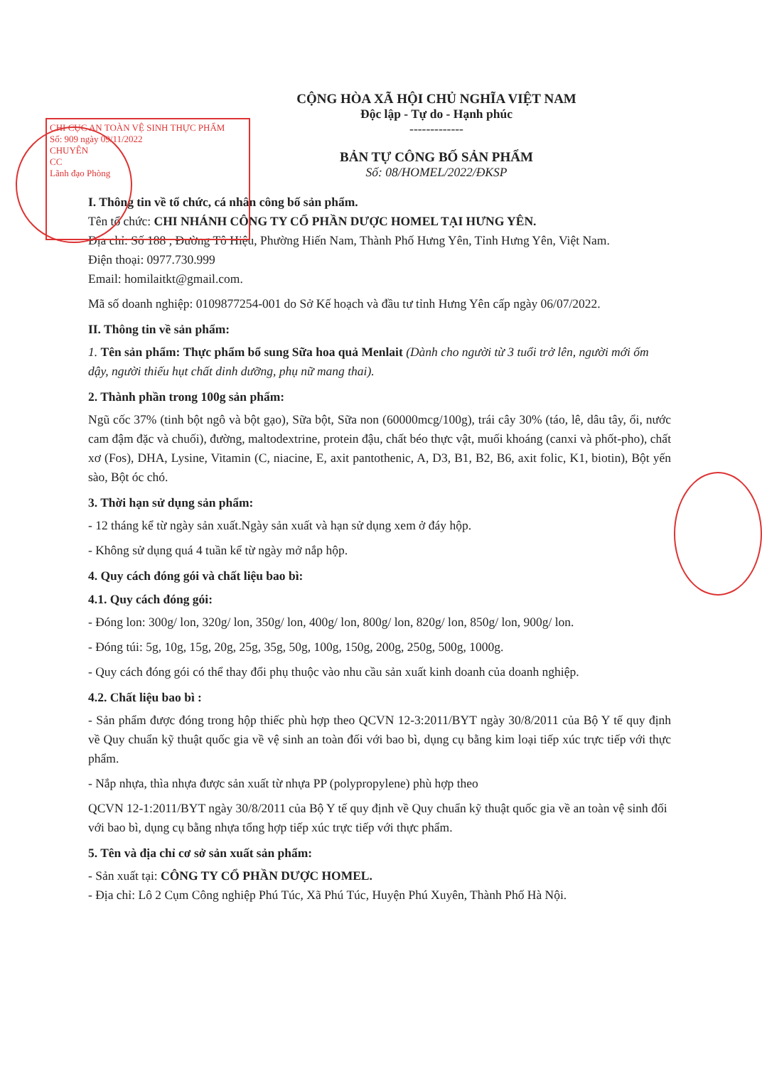CHI CỤC AN TOÀN VỆ SINH THỰC PHẨM
Số: 909 ngày 09/11/2022
CHUYÊN
CC
Lãnh đạo Phòng
CỘNG HÒA XÃ HỘI CHỦ NGHĨA VIỆT NAM
Độc lập - Tự do - Hạnh phúc
-------------
BẢN TỰ CÔNG BỐ SẢN PHẨM
Số: 08/HOMEL/2022/ĐKSP
I. Thông tin về tổ chức, cá nhân công bố sản phẩm.
Tên tổ chức: CHI NHÁNH CÔNG TY CỔ PHẦN DƯỢC HOMEL TẠI HƯNG YÊN.
Địa chỉ: Số 188 , Đường Tô Hiệu, Phường Hiến Nam, Thành Phố Hưng Yên, Tỉnh Hưng Yên, Việt Nam.
Điện thoại: 0977.730.999
Email: homilaitkt@gmail.com.
Mã số doanh nghiệp: 0109877254-001 do Sở Kế hoạch và đầu tư tỉnh Hưng Yên cấp ngày 06/07/2022.
II. Thông tin về sản phẩm:
1. Tên sản phẩm: Thực phẩm bổ sung Sữa hoa quả Menlait (Dành cho người từ 3 tuổi trở lên, người mới ốm dậy, người thiếu hụt chất dinh dưỡng, phụ nữ mang thai).
2. Thành phần trong 100g sản phẩm:
Ngũ cốc 37% (tinh bột ngô và bột gạo), Sữa bột, Sữa non (60000mcg/100g), trái cây 30% (táo, lê, dâu tây, ổi, nước cam đậm đặc và chuối), đường, maltodextrine, protein đậu, chất béo thực vật, muối khoáng (canxi và phốt-pho), chất xơ (Fos), DHA, Lysine, Vitamin (C, niacine, E, axit pantothenic, A, D3, B1, B2, B6, axit folic, K1, biotin), Bột yến sào, Bột óc chó.
3. Thời hạn sử dụng sản phẩm:
- 12 tháng kể từ ngày sản xuất.Ngày sản xuất và hạn sử dụng xem ở đáy hộp.
- Không sử dụng quá 4 tuần kể từ ngày mở nắp hộp.
4. Quy cách đóng gói và chất liệu bao bì:
4.1. Quy cách đóng gói:
- Đóng lon: 300g/ lon, 320g/ lon, 350g/ lon, 400g/ lon, 800g/ lon, 820g/ lon, 850g/ lon, 900g/ lon.
- Đóng túi: 5g, 10g, 15g, 20g, 25g, 35g, 50g, 100g, 150g, 200g, 250g, 500g, 1000g.
- Quy cách đóng gói có thể thay đổi phụ thuộc vào nhu cầu sản xuất kinh doanh của doanh nghiệp.
4.2. Chất liệu bao bì :
- Sản phẩm được đóng trong hộp thiếc phù hợp theo QCVN 12-3:2011/BYT ngày 30/8/2011 của Bộ Y tế quy định về Quy chuẩn kỹ thuật quốc gia về vệ sinh an toàn đối với bao bì, dụng cụ bằng kim loại tiếp xúc trực tiếp với thực phẩm.
- Nắp nhựa, thìa nhựa được sản xuất từ nhựa PP (polypropylene) phù hợp theo
QCVN 12-1:2011/BYT ngày 30/8/2011 của Bộ Y tế quy định về Quy chuẩn kỹ thuật quốc gia về an toàn vệ sinh đối với bao bì, dụng cụ bằng nhựa tổng hợp tiếp xúc trực tiếp với thực phẩm.
5. Tên và địa chỉ cơ sở sản xuất sản phẩm:
- Sản xuất tại: CÔNG TY CỔ PHẦN DƯỢC HOMEL.
- Địa chỉ: Lô 2 Cụm Công nghiệp Phú Túc, Xã Phú Túc, Huyện Phú Xuyên, Thành Phố Hà Nội.